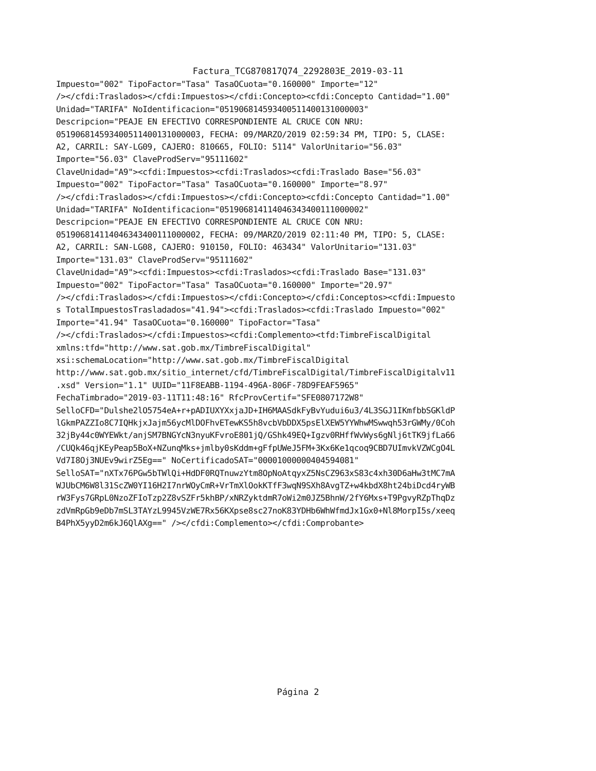Factura_TCG870817Q74_2292803E_2019-03-11
Impuesto="002" TipoFactor="Tasa" TasaOCuota="0.160000" Importe="12" /></cfdi:Traslados></cfdi:Impuestos></cfdi:Concepto><cfdi:Concepto Cantidad="1.00" Unidad="TARIFA" NoIdentificacion="05190681459340051140013100000​3" Descripcion="PEAJE EN EFECTIVO CORRESPONDIENTE AL CRUCE CON NRU: 051906814593400511400131000003, FECHA: 09/MARZO/2019 02:59:34 PM, TIPO: 5, CLASE: A2, CARRIL: SAY-LG09, CAJERO: 810665, FOLIO: 5114" ValorUnitario="56.03" Importe="56.03" ClaveProdServ="95111602" ClaveUnidad="A9"><cfdi:Impuestos><cfdi:Traslados><cfdi:Traslado Base="56.03" Impuesto="002" TipoFactor="Tasa" TasaOCuota="0.160000" Importe="8.97" /></cfdi:Traslados></cfdi:Impuestos></cfdi:Concepto><cfdi:Concepto Cantidad="1.00" Unidad="TARIFA" NoIdentificacion="051906814114046343400111000002" Descripcion="PEAJE EN EFECTIVO CORRESPONDIENTE AL CRUCE CON NRU: 051906814114046343400111000002, FECHA: 09/MARZO/2019 02:11:40 PM, TIPO: 5, CLASE: A2, CARRIL: SAN-LG08, CAJERO: 910150, FOLIO: 463434" ValorUnitario="131.03" Importe="131.03" ClaveProdServ="95111602" ClaveUnidad="A9"><cfdi:Impuestos><cfdi:Traslados><cfdi:Traslado Base="131.03" Impuesto="002" TipoFactor="Tasa" TasaOCuota="0.160000" Importe="20.97" /></cfdi:Traslados></cfdi:Impuestos></cfdi:Concepto></cfdi:Conceptos><cfdi:Impuesto s TotalImpuestosTrasladados="41.94"><cfdi:Traslados><cfdi:Traslado Impuesto="002" Importe="41.94" TasaOCuota="0.160000" TipoFactor="Tasa" /></cfdi:Traslados></cfdi:Impuestos><cfdi:Complemento><tfd:TimbreFiscalDigital xmlns:tfd="http://www.sat.gob.mx/TimbreFiscalDigital" xsi:schemaLocation="http://www.sat.gob.mx/TimbreFiscalDigital http://www.sat.gob.mx/sitio_internet/cfd/TimbreFiscalDigital/TimbreFiscalDigitalv11 .xsd" Version="1.1" UUID="11F8EABB-1194-496A-806F-78D9FEAF5965" FechaTimbrado="2019-03-11T11:48:16" RfcProvCertif="SFE0807172W8" SelloCFD="Dulshe2lO5754eA+r+pADIUXYXxjaJD+IH6MAASdkFyBvYudui6u3/4L3SGJ1IKmfbbSGKldP lGkmPAZZIo8C7IQHkjxJajm56ycMlDOFhvETewKS5h8vcbVbDDX5psElXEW5YYWhwMSwwqh53rGWMy/0Coh 32jBy44c0WYEWkt/anjSM7BNGYcN3nyuKFvroE801jQ/GShk49EQ+Igzv0RHffWvWys6gNlj6tTK9jfLa66 /CUQk46qjKEyPeap5BoX+NZunqMks+jmlby0sKddm+gFfpUWeJ5FM+3Kx6Ke1qcoq9CBD7UImvkVZWCgO4L Vd7I8Oj3NUEv9wirZ5Eg==" NoCertificadoSAT="00001000000404594081" SelloSAT="nXTx76PGw5bTWlQi+HdDF0RQTnuwzYtm8OpNoAtqyxZ5NsCZ963xS83c4xh30D6aHw3tMC7mA WJUbCM6W8l31ScZW0YI16H2I7nrWOyCmR+VrTmXlOokKTfF3wqN9SXh8AvgTZ+w4kbdX8ht24biDcd4ryWB rW3Fys7GRpL0NzoZFIoTzp2Z8vSZFr5khBP/xNRZyktdmR7oWi2m0JZ5BhnW/2fY6Mxs+T9PgvyRZpThqDz zdVmRpGb9eDb7mSL3TAYzL9945VzWE7Rx56KXpse8sc27noK83YDHb6WhWfmdJx1Gx0+Nl8MorpI5s/xeeq B4PhX5yyD2m6kJ6QlAXg==" /></cfdi:Complemento></cfdi:Comprobante>
Página 2